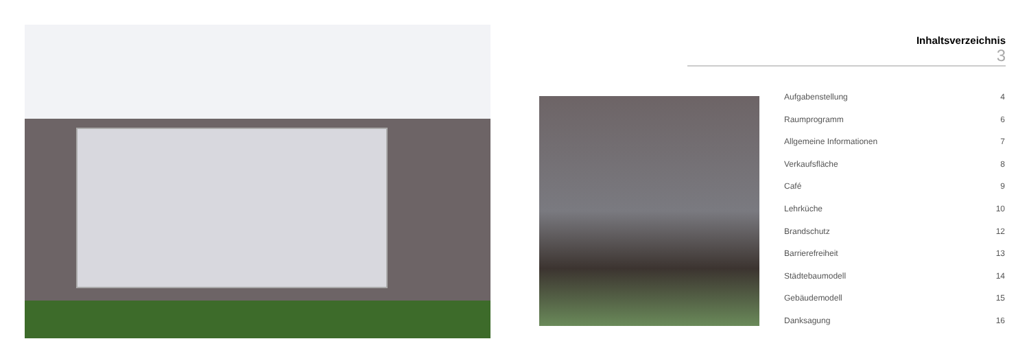Inhaltsverzeichnis
3
Aufgabenstellung 4
Raumprogramm 6
Allgemeine Informationen 7
Verkaufsfläche 8
Café 9
Lehrküche 10
Brandschutz 12
Barrierefreiheit 13
Städtebaumodell 14
Gebäudemodell 15
Danksagung 16